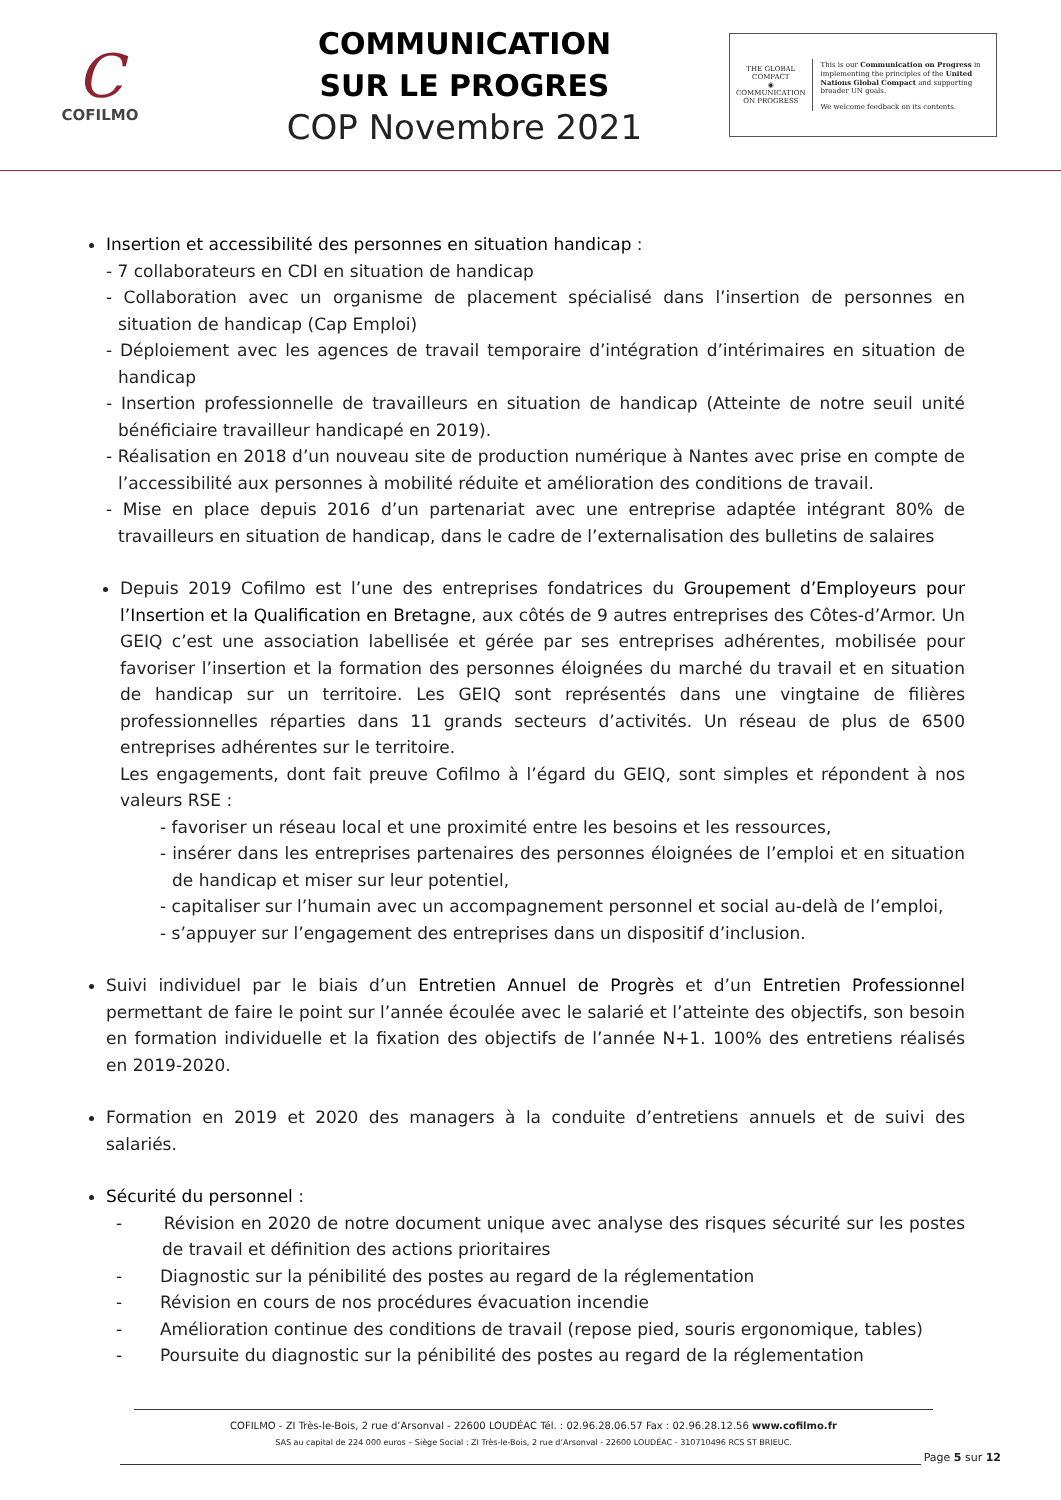C
COFILMO
COMMUNICATION
SUR LE PROGRES
COP Novembre 2021
THE GLOBAL COMPACT
◉
COMMUNICATION ON PROGRESS
This is our Communication on Progress in implementing the principles of the United Nations Global Compact and supporting broader UN goals.
We welcome feedback on its contents.
Insertion et accessibilité des personnes en situation handicap :
- 7 collaborateurs en CDI en situation de handicap
- Collaboration avec un organisme de placement spécialisé dans l’insertion de personnes en situation de handicap (Cap Emploi)
- Déploiement avec les agences de travail temporaire d’intégration d’intérimaires en situation de handicap
- Insertion professionnelle de travailleurs en situation de handicap (Atteinte de notre seuil unité bénéficiaire travailleur handicapé en 2019).
- Réalisation en 2018 d’un nouveau site de production numérique à Nantes avec prise en compte de l’accessibilité aux personnes à mobilité réduite et amélioration des conditions de travail.
- Mise en place depuis 2016 d’un partenariat avec une entreprise adaptée intégrant 80% de travailleurs en situation de handicap, dans le cadre de l’externalisation des bulletins de salaires
Depuis 2019 Cofilmo est l’une des entreprises fondatrices du Groupement d’Employeurs pour l’Insertion et la Qualification en Bretagne, aux côtés de 9 autres entreprises des Côtes-d’Armor. Un GEIQ c’est une association labellisée et gérée par ses entreprises adhérentes, mobilisée pour favoriser l’insertion et la formation des personnes éloignées du marché du travail et en situation de handicap sur un territoire. Les GEIQ sont représentés dans une vingtaine de filières professionnelles réparties dans 11 grands secteurs d’activités. Un réseau de plus de 6500 entreprises adhérentes sur le territoire.
Les engagements, dont fait preuve Cofilmo à l’égard du GEIQ, sont simples et répondent à nos valeurs RSE :
- favoriser un réseau local et une proximité entre les besoins et les ressources,
- insérer dans les entreprises partenaires des personnes éloignées de l’emploi et en situation de handicap et miser sur leur potentiel,
- capitaliser sur l’humain avec un accompagnement personnel et social au-delà de l’emploi,
- s’appuyer sur l’engagement des entreprises dans un dispositif d’inclusion.
Suivi individuel par le biais d’un Entretien Annuel de Progrès et d’un Entretien Professionnel permettant de faire le point sur l’année écoulée avec le salarié et l’atteinte des objectifs, son besoin en formation individuelle et la fixation des objectifs de l’année N+1. 100% des entretiens réalisés en 2019-2020.
Formation en 2019 et 2020 des managers à la conduite d’entretiens annuels et de suivi des salariés.
Sécurité du personnel :
- Révision en 2020 de notre document unique avec analyse des risques sécurité sur les postes de travail et définition des actions prioritaires
- Diagnostic sur la pénibilité des postes au regard de la réglementation
- Révision en cours de nos procédures évacuation incendie
- Amélioration continue des conditions de travail (repose pied, souris ergonomique, tables)
- Poursuite du diagnostic sur la pénibilité des postes au regard de la réglementation
COFILMO - ZI Très-le-Bois, 2 rue d’Arsonval - 22600 LOUDÉAC Tél. : 02.96.28.06.57 Fax : 02.96.28.12.56 www.cofilmo.fr
SAS au capital de 224 000 euros – Siège Social : ZI Très-le-Bois, 2 rue d’Arsonval - 22600 LOUDÉAC - 310710496 RCS ST BRIEUC.
Page 5 sur 12